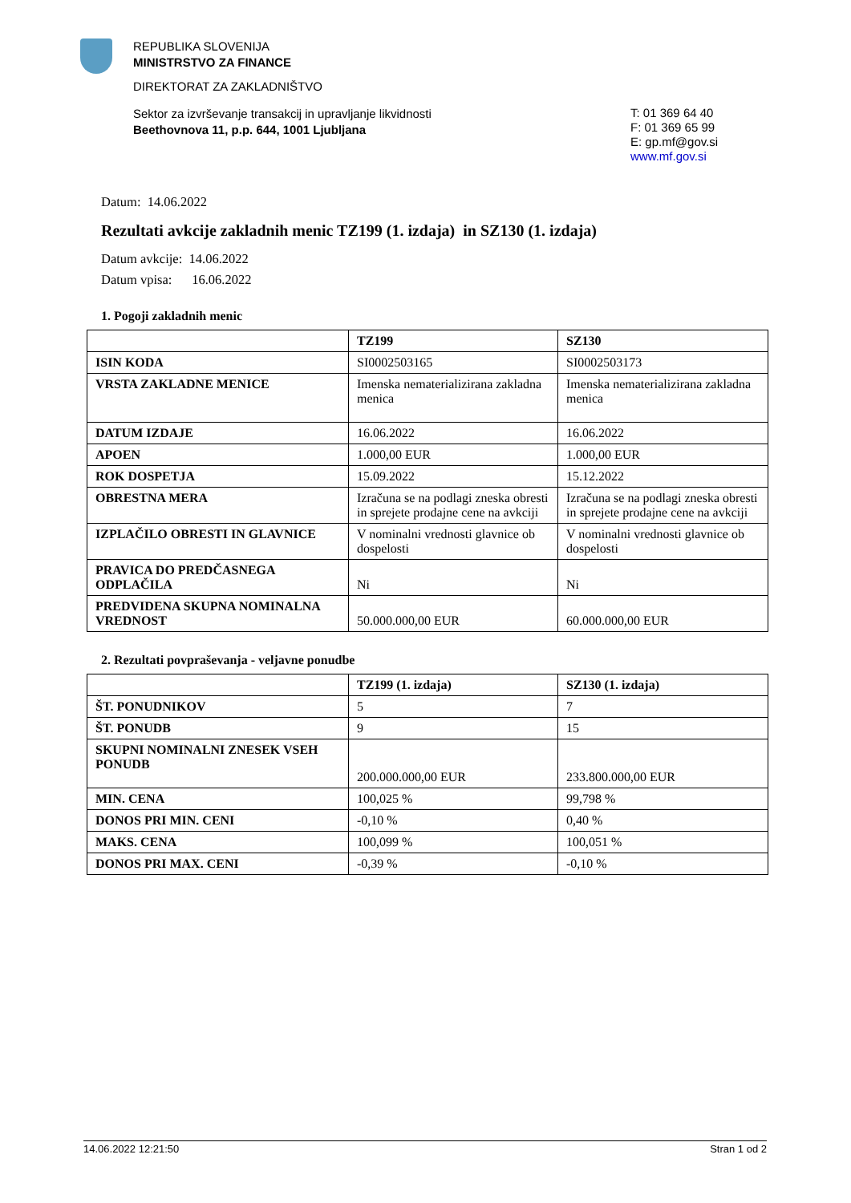REPUBLIKA SLOVENIJA
MINISTRSTVO ZA FINANCE
DIREKTORAT ZA ZAKLADNIŠTVO
Sektor za izvrševanje transakcij in upravljanje likvidnosti
Beethovnova 11, p.p. 644, 1001 Ljubljana
T: 01 369 64 40
F: 01 369 65 99
E: gp.mf@gov.si
www.mf.gov.si
Datum: 14.06.2022
Rezultati avkcije zakladnih menic TZ199 (1. izdaja) in SZ130 (1. izdaja)
Datum avkcije: 14.06.2022
Datum vpisa: 16.06.2022
1. Pogoji zakladnih menic
| | TZ199 | SZ130 |
| --- | --- | --- |
| ISIN KODA | SI0002503165 | SI0002503173 |
| VRSTA ZAKLADNE MENICE | Imenska nematerializirana zakladna menica | Imenska nematerializirana zakladna menica |
| DATUM IZDAJE | 16.06.2022 | 16.06.2022 |
| APOEN | 1.000,00 EUR | 1.000,00 EUR |
| ROK DOSPETJA | 15.09.2022 | 15.12.2022 |
| OBRESTNA MERA | Izračuna se na podlagi zneska obresti in sprejete prodajne cene na avkciji | Izračuna se na podlagi zneska obresti in sprejete prodajne cene na avkciji |
| IZPLAČILO OBRESTI IN GLAVNICE | V nominalni vrednosti glavnice ob dospelosti | V nominalni vrednosti glavnice ob dospelosti |
| PRAVICA DO PREDČASNEGA ODPLAČILA | Ni | Ni |
| PREDVIDENA SKUPNA NOMINALNA VREDNOST | 50.000.000,00 EUR | 60.000.000,00 EUR |
2. Rezultati povpraševanja - veljavne ponudbe
| | TZ199 (1. izdaja) | SZ130 (1. izdaja) |
| --- | --- | --- |
| ŠT. PONUDNIKOV | 5 | 7 |
| ŠT. PONUDB | 9 | 15 |
| SKUPNI NOMINALNI ZNESEK VSEH PONUDB | 200.000.000,00 EUR | 233.800.000,00 EUR |
| MIN. CENA | 100,025 % | 99,798 % |
| DONOS PRI MIN. CENI | -0,10 % | 0,40 % |
| MAKS. CENA | 100,099 % | 100,051 % |
| DONOS PRI MAX. CENI | -0,39 % | -0,10 % |
14.06.2022 12:21:50 Stran 1 od 2